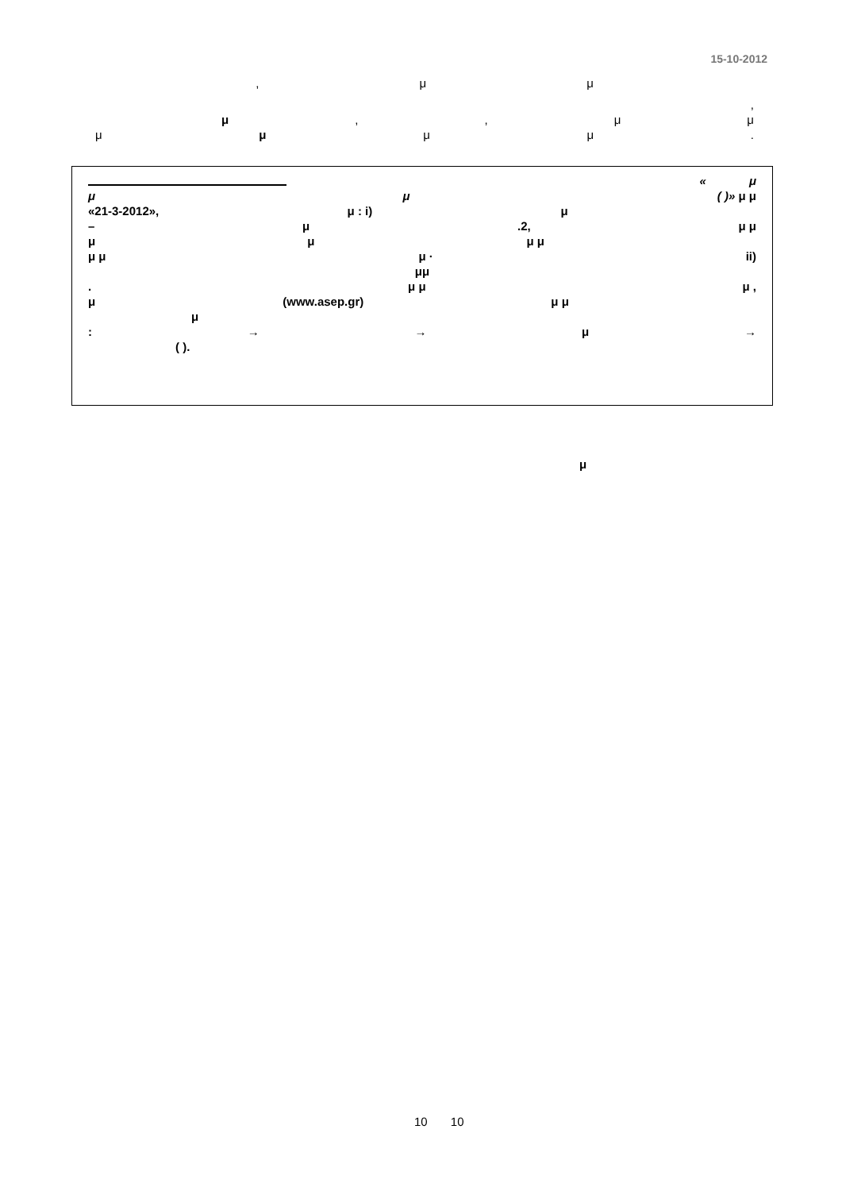15-10-2012
, μμ
,
μ,, μμ
μ μ μμ.
« μ
μ μ ( )» μ μ
«21-3-2012», μ : i) μ
– μ.2, μ μ
μμ μ μ
μ μ μ · ii)
μμ
. μ μ μ ,
μ (www.asep.gr) μ μ
μ
: → → μ →
( ).
μ
10 10